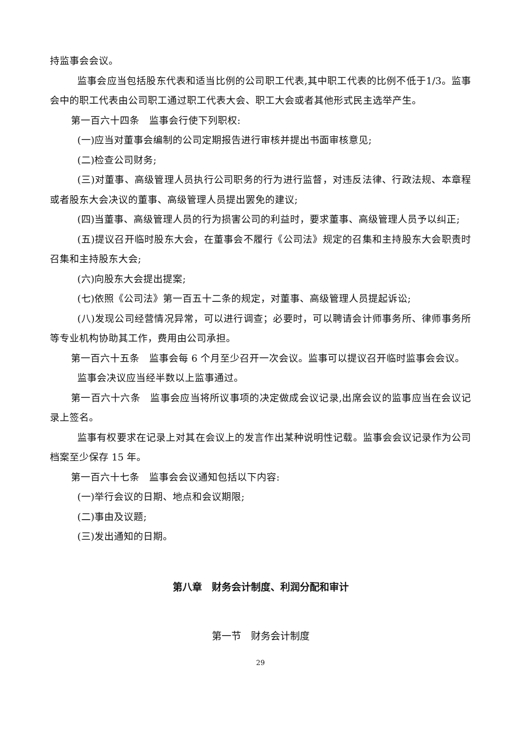持监事会会议。
监事会应当包括股东代表和适当比例的公司职工代表,其中职工代表的比例不低于1/3。监事会中的职工代表由公司职工通过职工代表大会、职工大会或者其他形式民主选举产生。
第一百六十四条　监事会行使下列职权:
(一)应当对董事会编制的公司定期报告进行审核并提出书面审核意见;
(二)检查公司财务;
(三)对董事、高级管理人员执行公司职务的行为进行监督，对违反法律、行政法规、本章程或者股东大会决议的董事、高级管理人员提出罢免的建议;
(四)当董事、高级管理人员的行为损害公司的利益时，要求董事、高级管理人员予以纠正;
(五)提议召开临时股东大会，在董事会不履行《公司法》规定的召集和主持股东大会职责时召集和主持股东大会;
(六)向股东大会提出提案;
(七)依照《公司法》第一百五十二条的规定，对董事、高级管理人员提起诉讼;
(八)发现公司经营情况异常，可以进行调查；必要时，可以聘请会计师事务所、律师事务所等专业机构协助其工作，费用由公司承担。
第一百六十五条　监事会每 6 个月至少召开一次会议。监事可以提议召开临时监事会会议。
监事会决议应当经半数以上监事通过。
第一百六十六条　监事会应当将所议事项的决定做成会议记录,出席会议的监事应当在会议记录上签名。
监事有权要求在记录上对其在会议上的发言作出某种说明性记载。监事会会议记录作为公司档案至少保存 15 年。
第一百六十七条　监事会会议通知包括以下内容:
(一)举行会议的日期、地点和会议期限;
(二)事由及议题;
(三)发出通知的日期。
第八章　财务会计制度、利润分配和审计
第一节　财务会计制度
29